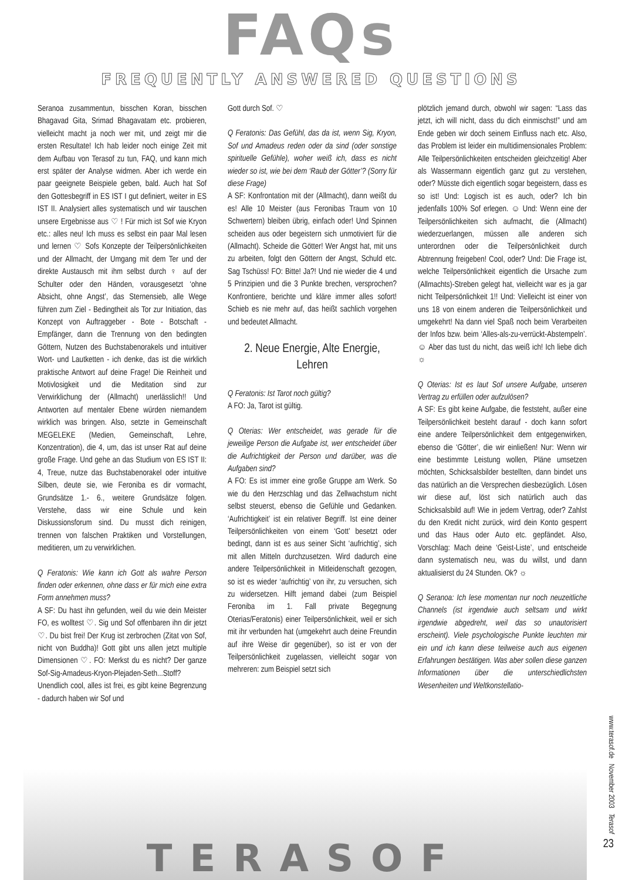FAQs
FREQUENTLY ANSWERED QUESTIONS
Seranoa zusammentun, bisschen Koran, bisschen Bhagavad Gita, Srimad Bhagavatam etc. probieren, vielleicht macht ja noch wer mit, und zeigt mir die ersten Resultate! Ich hab leider noch einige Zeit mit dem Aufbau von Terasof zu tun, FAQ, und kann mich erst später der Analyse widmen. Aber ich werde ein paar geeignete Beispiele geben, bald. Auch hat Sof den Gottesbegriff in ES IST I gut definiert, weiter in ES IST II. Analysiert alles systematisch und wir tauschen unsere Ergebnisse aus ♡ ! Für mich ist Sof wie Kryon etc.: alles neu! Ich muss es selbst ein paar Mal lesen und lernen ♡ Sofs Konzepte der Teilpersönlichkeiten und der Allmacht, der Umgang mit dem Ter und der direkte Austausch mit ihm selbst durch ♀ auf der Schulter oder den Händen, vorausgesetzt ‘ohne Absicht, ohne Angst’, das Sternensieb, alle Wege führen zum Ziel - Bedingtheit als Tor zur Initiation, das Konzept von Auftraggeber - Bote - Botschaft - Empfänger, dann die Trennung von den bedingten Göttern, Nutzen des Buchstabenorakels und intuitiver Wort- und Lautketten - ich denke, das ist die wirklich praktische Antwort auf deine Frage! Die Reinheit und Motivlosigkeit und die Meditation sind zur Verwirklichung der (Allmacht) unerlässlich!! Und Antworten auf mentaler Ebene würden niemandem wirklich was bringen. Also, setzte in Gemeinschaft MEGELEKE (Medien, Gemeinschaft, Lehre, Konzentration), die 4, um, das ist unser Rat auf deine große Frage. Und gehe an das Studium von ES IST II: 4, Treue, nutze das Buchstabenorakel oder intuitive Silben, deute sie, wie Feroniba es dir vormacht, Grundsätze 1.- 6., weitere Grundsätze folgen. Verstehe, dass wir eine Schule und kein Diskussionsforum sind. Du musst dich reinigen, trennen von falschen Praktiken und Vorstellungen, meditieren, um zu verwirklichen.
Q Feratonis: Wie kann ich Gott als wahre Person finden oder erkennen, ohne dass er für mich eine extra Form annehmen muss?
A SF: Du hast ihn gefunden, weil du wie dein Meister FO, es wolltest ♡. Sig und Sof offenbaren ihn dir jetzt ♡. Du bist frei! Der Krug ist zerbrochen (Zitat von Sof, nicht von Buddha)! Gott gibt uns allen jetzt multiple Dimensionen ♡. FO: Merkst du es nicht? Der ganze Sof-Sig-Amadeus-Kryon-Plejaden-Seth...Stoff? Unendlich cool, alles ist frei, es gibt keine Begrenzung - dadurch haben wir Sof und
Gott durch Sof. ♡
Q Feratonis: Das Gefühl, das da ist, wenn Sig, Kryon, Sof und Amadeus reden oder da sind (oder sonstige spirituelle Gefühle), woher weiß ich, dass es nicht wieder so ist, wie bei dem ‘Raub der Götter’? (Sorry für diese Frage)
A SF: Konfrontation mit der (Allmacht), dann weißt du es! Alle 10 Meister (aus Feronibas Traum von 10 Schwertern) bleiben übrig, einfach oder! Und Spinnen scheiden aus oder begeistern sich unmotiviert für die (Allmacht). Scheide die Götter! Wer Angst hat, mit uns zu arbeiten, folgt den Göttern der Angst, Schuld etc. Sag Tschüss! FO: Bitte! Ja?! Und nie wieder die 4 und 5 Prinzipien und die 3 Punkte brechen, versprochen? Konfrontiere, berichte und kläre immer alles sofort! Schieb es nie mehr auf, das heißt sachlich vorgehen und bedeutet Allmacht.
2. Neue Energie, Alte Energie, Lehren
Q Feratonis: Ist Tarot noch gültig?
A FO: Ja, Tarot ist gültig.
Q Oterias: Wer entscheidet, was gerade für die jeweilige Person die Aufgabe ist, wer entscheidet über die Aufrichtigkeit der Person und darüber, was die Aufgaben sind?
A FO: Es ist immer eine große Gruppe am Werk. So wie du den Herzschlag und das Zellwachstum nicht selbst steuerst, ebenso die Gefühle und Gedanken. ‘Aufrichtigkeit’ ist ein relativer Begriff. Ist eine deiner Teilpersönlichkeiten von einem ‘Gott’ besetzt oder bedingt, dann ist es aus seiner Sicht ‘aufrichtig’, sich mit allen Mitteln durchzusetzen. Wird dadurch eine andere Teilpersönlichkeit in Mitleidenschaft gezogen, so ist es wieder ‘aufrichtig’ von ihr, zu versuchen, sich zu widersetzen. Hilft jemand dabei (zum Beispiel Feroniba im 1. Fall private Begegnung Oterias/Feratonis) einer Teilpersönlichkeit, weil er sich mit ihr verbunden hat (umgekehrt auch deine Freundin auf ihre Weise dir gegenüber), so ist er von der Teilpersönlichkeit zugelassen, vielleicht sogar von mehreren: zum Beispiel setzt sich
plötzlich jemand durch, obwohl wir sagen: “Lass das jetzt, ich will nicht, dass du dich einmischst!” und am Ende geben wir doch seinem Einfluss nach etc. Also, das Problem ist leider ein multidimensionales Problem: Alle Teilpersönlichkeiten entscheiden gleichzeitig! Aber als Wassermann eigentlich ganz gut zu verstehen, oder? Müsste dich eigentlich sogar begeistern, dass es so ist! Und: Logisch ist es auch, oder? Ich bin jedenfalls 100% Sof erlegen. ☺ Und: Wenn eine der Teilpersönlichkeiten sich aufmacht, die (Allmacht) wiederzuerlangen, müssen alle anderen sich unterordnen oder die Teilpersönlichkeit durch Abtrennung freigeben! Cool, oder? Und: Die Frage ist, welche Teilpersönlichkeit eigentlich die Ursache zum (Allmachts)-Streben gelegt hat, vielleicht war es ja gar nicht Teilpersönlichkeit 1!! Und: Vielleicht ist einer von uns 18 von einem anderen die Teilpersönlichkeit und umgekehrt! Na dann viel Spaß noch beim Verarbeiten der Infos bzw. beim ‘Alles-als-zu-verrückt-Abstempeln’. ☺ Aber das tust du nicht, das weiß ich! Ich liebe dich ☼
Q Oterias: Ist es laut Sof unsere Aufgabe, unseren Vertrag zu erfüllen oder aufzulösen?
A SF: Es gibt keine Aufgabe, die feststeht, außer eine Teilpersönlichkeit besteht darauf - doch kann sofort eine andere Teilpersönlichkeit dem entgegenwirken, ebenso die ‘Götter’, die wir einließen! Nur: Wenn wir eine bestimmte Leistung wollen, Pläne umsetzen möchten, Schicksalsbilder bestellten, dann bindet uns das natürlich an die Versprechen diesbezüglich. Lösen wir diese auf, löst sich natürlich auch das Schicksalsbild auf! Wie in jedem Vertrag, oder? Zahlst du den Kredit nicht zurück, wird dein Konto gesperrt und das Haus oder Auto etc. gepfändet. Also, Vorschlag: Mach deine ‘Geist-Liste’, und entscheide dann systematisch neu, was du willst, und dann aktualisierst du 24 Stunden. Ok? ☼
Q Seranoa: Ich lese momentan nur noch neuzeitliche Channels (ist irgendwie auch seltsam und wirkt irgendwie abgedreht, weil das so unautorisiert erscheint). Viele psychologische Punkte leuchten mir ein und ich kann diese teilweise auch aus eigenen Erfahrungen bestätigen. Was aber sollen diese ganzen Informationen über die unterschiedlichsten Wesenheiten und Weltkonstellatio-
www.terasof.de November 2003 Terasof
TERASOF
23